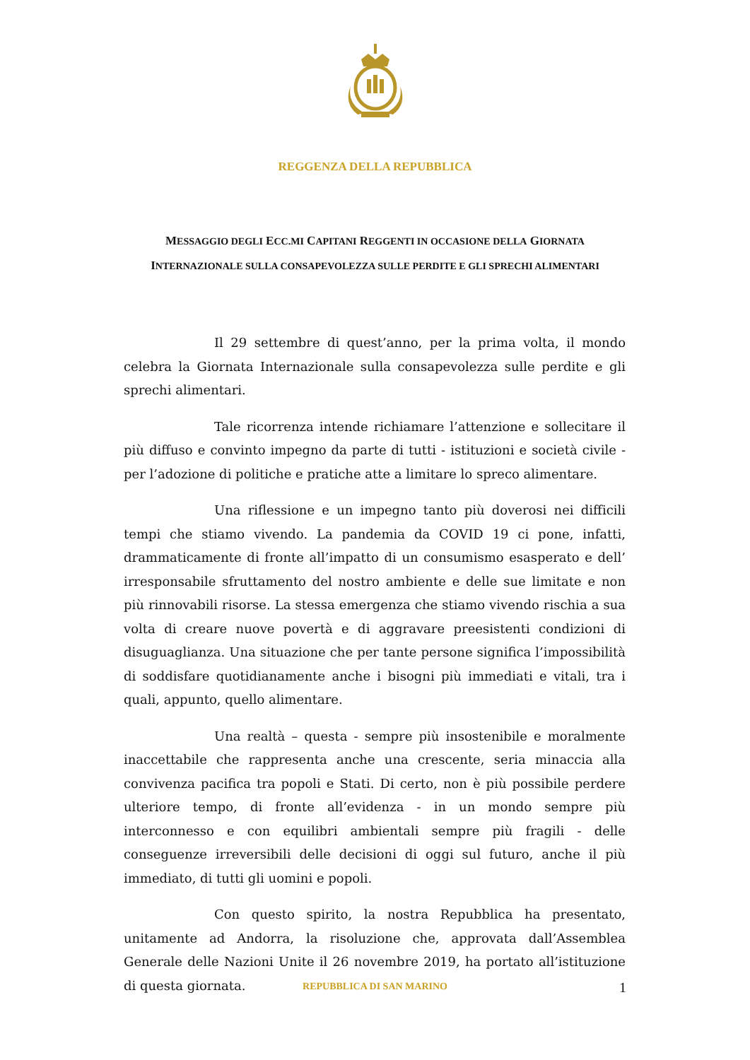REGGENZA DELLA REPUBBLICA
MESSAGGIO DEGLI ECC.MI CAPITANI REGGENTI IN OCCASIONE DELLA GIORNATA INTERNAZIONALE SULLA CONSAPEVOLEZZA SULLE PERDITE E GLI SPRECHI ALIMENTARI
Il 29 settembre di quest’anno, per la prima volta, il mondo celebra la Giornata Internazionale sulla consapevolezza sulle perdite e gli sprechi alimentari.
Tale ricorrenza intende richiamare l’attenzione e sollecitare il più diffuso e convinto impegno da parte di tutti - istituzioni e società civile - per l’adozione di politiche e pratiche atte a limitare lo spreco alimentare.
Una riflessione e un impegno tanto più doverosi nei difficili tempi che stiamo vivendo. La pandemia da COVID 19 ci pone, infatti, drammaticamente di fronte all’impatto di un consumismo esasperato e dell’ irresponsabile sfruttamento del nostro ambiente e delle sue limitate e non più rinnovabili risorse. La stessa emergenza che stiamo vivendo rischia a sua volta di creare nuove povertà e di aggravare preesistenti condizioni di disuguaglianza. Una situazione che per tante persone significa l’impossibilità di soddisfare quotidianamente anche i bisogni più immediati e vitali, tra i quali, appunto, quello alimentare.
Una realtà – questa - sempre più insostenibile e moralmente inaccettabile che rappresenta anche una crescente, seria minaccia alla convivenza pacifica tra popoli e Stati. Di certo, non è più possibile perdere ulteriore tempo, di fronte all’evidenza - in un mondo sempre più interconnesso e con equilibri ambientali sempre più fragili - delle conseguenze irreversibili delle decisioni di oggi sul futuro, anche il più immediato, di tutti gli uomini e popoli.
Con questo spirito, la nostra Repubblica ha presentato, unitamente ad Andorra, la risoluzione che, approvata dall’Assemblea Generale delle Nazioni Unite il 26 novembre 2019, ha portato all’istituzione di questa giornata.
REPUBBLICA DI SAN MARINO
1